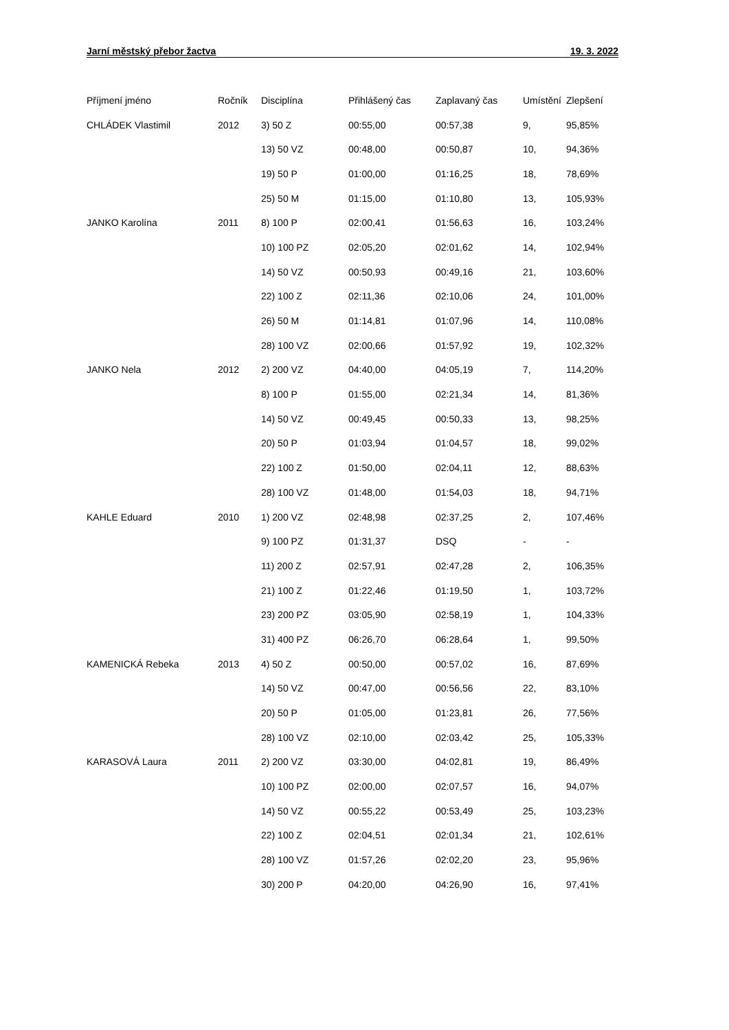Jarní městský přebor žactva 19. 3. 2022
| Příjmení jméno | Ročník | Disciplína | Přihlášený čas | Zaplavaný čas | Umístění | Zlepšení |
| --- | --- | --- | --- | --- | --- | --- |
| CHLÁDEK Vlastimil | 2012 | 3) 50 Z | 00:55,00 | 00:57,38 | 9, | 95,85% |
| | | 13) 50 VZ | 00:48,00 | 00:50,87 | 10, | 94,36% |
| | | 19) 50 P | 01:00,00 | 01:16,25 | 18, | 78,69% |
| | | 25) 50 M | 01:15,00 | 01:10,80 | 13, | 105,93% |
| JANKO Karolína | 2011 | 8) 100 P | 02:00,41 | 01:56,63 | 16, | 103,24% |
| | | 10) 100 PZ | 02:05,20 | 02:01,62 | 14, | 102,94% |
| | | 14) 50 VZ | 00:50,93 | 00:49,16 | 21, | 103,60% |
| | | 22) 100 Z | 02:11,36 | 02:10,06 | 24, | 101,00% |
| | | 26) 50 M | 01:14,81 | 01:07,96 | 14, | 110,08% |
| | | 28) 100 VZ | 02:00,66 | 01:57,92 | 19, | 102,32% |
| JANKO Nela | 2012 | 2) 200 VZ | 04:40,00 | 04:05,19 | 7, | 114,20% |
| | | 8) 100 P | 01:55,00 | 02:21,34 | 14, | 81,36% |
| | | 14) 50 VZ | 00:49,45 | 00:50,33 | 13, | 98,25% |
| | | 20) 50 P | 01:03,94 | 01:04,57 | 18, | 99,02% |
| | | 22) 100 Z | 01:50,00 | 02:04,11 | 12, | 88,63% |
| | | 28) 100 VZ | 01:48,00 | 01:54,03 | 18, | 94,71% |
| KAHLE Eduard | 2010 | 1) 200 VZ | 02:48,98 | 02:37,25 | 2, | 107,46% |
| | | 9) 100 PZ | 01:31,37 | DSQ | - | - |
| | | 11) 200 Z | 02:57,91 | 02:47,28 | 2, | 106,35% |
| | | 21) 100 Z | 01:22,46 | 01:19,50 | 1, | 103,72% |
| | | 23) 200 PZ | 03:05,90 | 02:58,19 | 1, | 104,33% |
| | | 31) 400 PZ | 06:26,70 | 06:28,64 | 1, | 99,50% |
| KAMENICKÁ Rebeka | 2013 | 4) 50 Z | 00:50,00 | 00:57,02 | 16, | 87,69% |
| | | 14) 50 VZ | 00:47,00 | 00:56,56 | 22, | 83,10% |
| | | 20) 50 P | 01:05,00 | 01:23,81 | 26, | 77,56% |
| | | 28) 100 VZ | 02:10,00 | 02:03,42 | 25, | 105,33% |
| KARASOVÁ Laura | 2011 | 2) 200 VZ | 03:30,00 | 04:02,81 | 19, | 86,49% |
| | | 10) 100 PZ | 02:00,00 | 02:07,57 | 16, | 94,07% |
| | | 14) 50 VZ | 00:55,22 | 00:53,49 | 25, | 103,23% |
| | | 22) 100 Z | 02:04,51 | 02:01,34 | 21, | 102,61% |
| | | 28) 100 VZ | 01:57,26 | 02:02,20 | 23, | 95,96% |
| | | 30) 200 P | 04:20,00 | 04:26,90 | 16, | 97,41% |